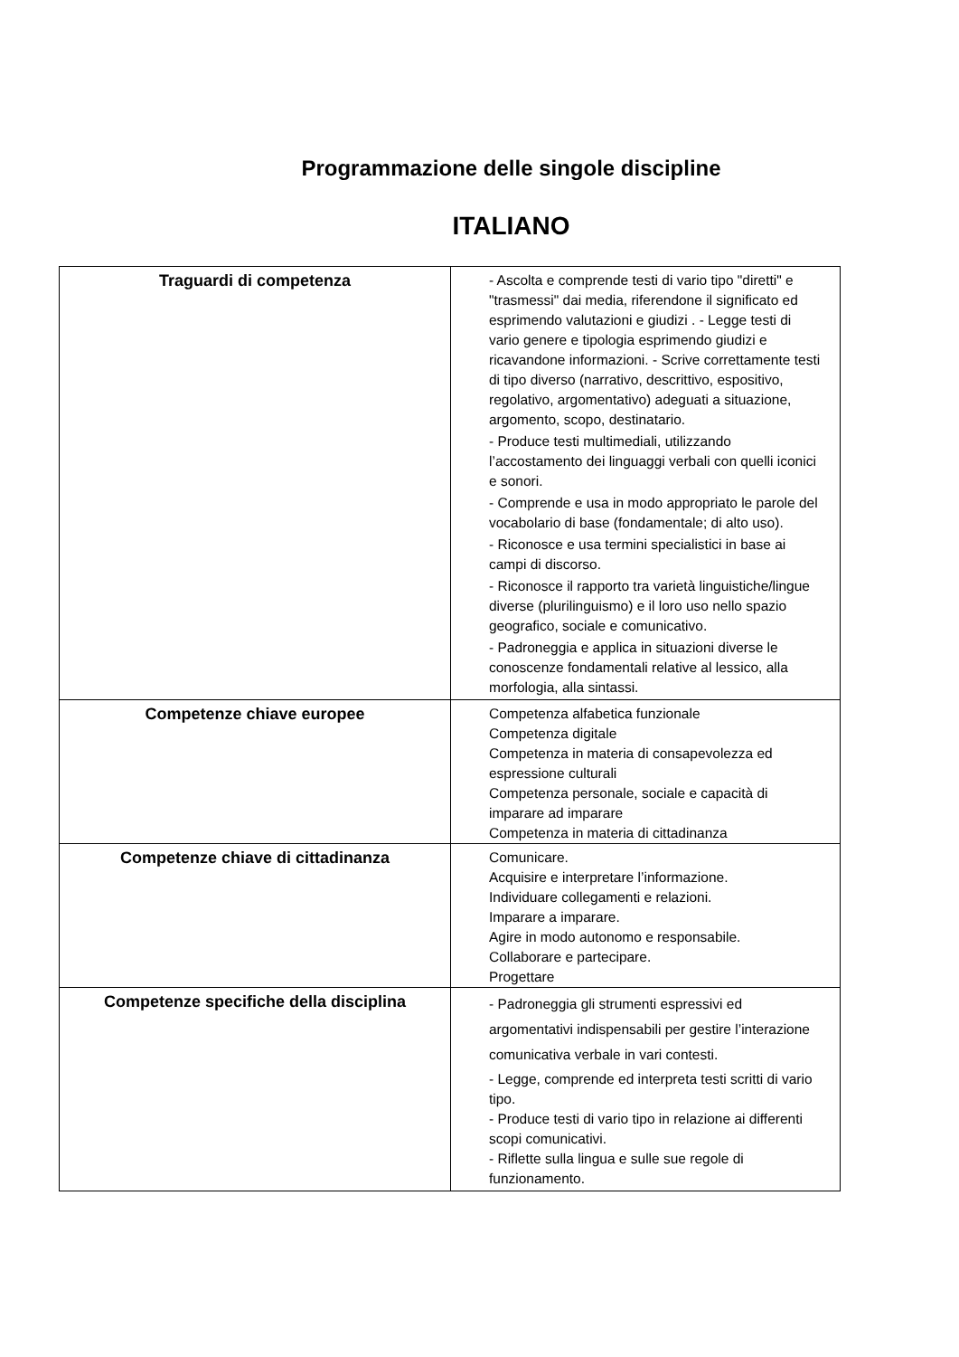Programmazione delle singole discipline
ITALIANO
| Traguardi di competenza | - Ascolta e comprende testi di vario tipo "diretti" e "trasmessi" dai media, riferendone il significato ed esprimendo valutazioni e giudizi . - Legge testi di vario genere e tipologia esprimendo giudizi e ricavandone informazioni. - Scrive correttamente testi di tipo diverso (narrativo, descrittivo, espositivo, regolativo, argomentativo) adeguati a situazione, argomento, scopo, destinatario. - Produce testi multimediali, utilizzando l’accostamento dei linguaggi verbali con quelli iconici e sonori. - Comprende e usa in modo appropriato le parole del vocabolario di base (fondamentale; di alto uso). - Riconosce e usa termini specialistici in base ai campi di discorso. - Riconosce il rapporto tra varietà linguistiche/lingue diverse (plurilinguismo) e il loro uso nello spazio geografico, sociale e comunicativo. - Padroneggia e applica in situazioni diverse le conoscenze fondamentali relative al lessico, alla morfologia, alla sintassi. |
| Competenze chiave europee | Competenza alfabetica funzionale Competenza digitale Competenza in materia di consapevolezza ed espressione culturali Competenza personale, sociale e capacità di imparare ad imparare Competenza in materia di cittadinanza |
| Competenze chiave di cittadinanza | Comunicare. Acquisire e interpretare l’informazione. Individuare collegamenti e relazioni. Imparare a imparare. Agire in modo autonomo e responsabile. Collaborare e partecipare. Progettare |
| Competenze specifiche della disciplina | - Padroneggia gli strumenti espressivi ed argomentativi indispensabili per gestire l’interazione comunicativa verbale in vari contesti. - Legge, comprende ed interpreta testi scritti di vario tipo. - Produce testi di vario tipo in relazione ai differenti scopi comunicativi. - Riflette sulla lingua e sulle sue regole di funzionamento. |